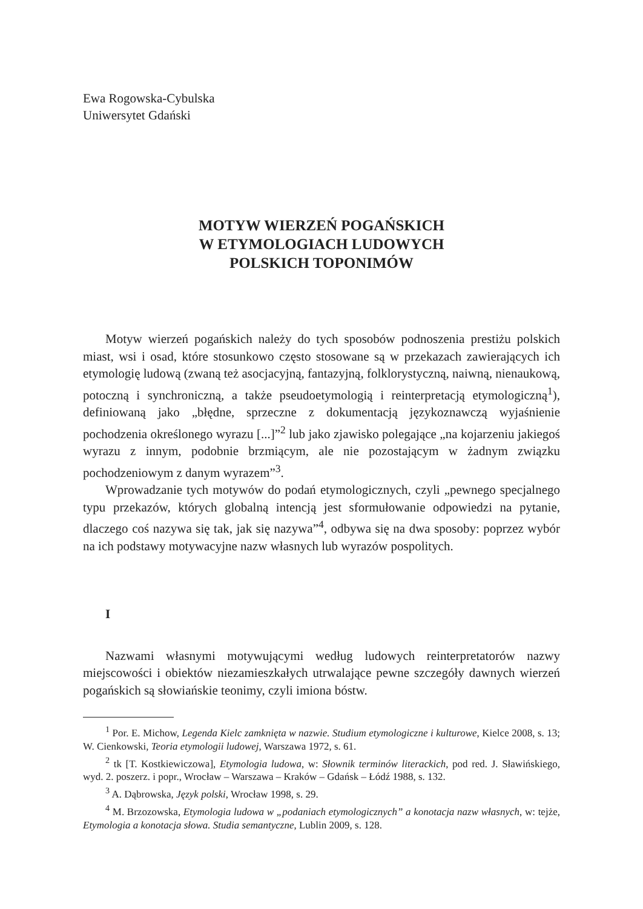Ewa Rogowska-Cybulska
Uniwersytet Gdański
MOTYW WIERZEŃ POGAŃSKICH
W ETYMOLOGIACH LUDOWYCH
POLSKICH TOPONIMÓW
Motyw wierzeń pogańskich należy do tych sposobów podnoszenia prestiżu polskich miast, wsi i osad, które stosunkowo często stosowane są w przekazach zawierających ich etymologię ludową (zwaną też asocjacyjną, fantazyjną, folklorystyczną, naiwną, nienaukową, potoczną i synchroniczną, a także pseudoetymologią i reinterpretacją etymologiczną<sup>1</sup>), definiowaną jako „błędne, sprzeczne z dokumentacją językoznawczą wyjaśnienie pochodzenia określonego wyrazu [...]”<sup>2</sup> lub jako zjawisko polegające „na kojarzeniu jakiegoś wyrazu z innym, podobnie brzmiącym, ale nie pozostającym w żadnym związku pochodzeniowym z danym wyrazem”<sup>3</sup>.
Wprowadzanie tych motywów do podań etymologicznych, czyli „pewnego specjalnego typu przekazów, których globalną intencją jest sformułowanie odpowiedzi na pytanie, dlaczego coś nazywa się tak, jak się nazywa”<sup>4</sup>, odbywa się na dwa sposoby: poprzez wybór na ich podstawy motywacyjne nazw własnych lub wyrazów pospolitych.
I
Nazwami własnymi motywującymi według ludowych reinterpretatorów nazwy miejscowości i obiektów niezamieszkałych utrwalające pewne szczegóły dawnych wierzeń pogańskich są słowiańskie teonimy, czyli imiona bóstw.
<sup>1</sup> Por. E. Michow, Legenda Kielc zamknięta w nazwie. Studium etymologiczne i kulturowe, Kielce 2008, s. 13; W. Cienkowski, Teoria etymologii ludowej, Warszawa 1972, s. 61.
<sup>2</sup> tk [T. Kostkiewiczowa], Etymologia ludowa, w: Słownik terminów literackich, pod red. J. Sławińskiego, wyd. 2. poszerz. i popr., Wrocław – Warszawa – Kraków – Gdańsk – Łódź 1988, s. 132.
<sup>3</sup> A. Dąbrowska, Język polski, Wrocław 1998, s. 29.
<sup>4</sup> M. Brzozowska, Etymologia ludowa w „podaniach etymologicznych” a konotacja nazw własnych, w: tejże, Etymologia a konotacja słowa. Studia semantyczne, Lublin 2009, s. 128.